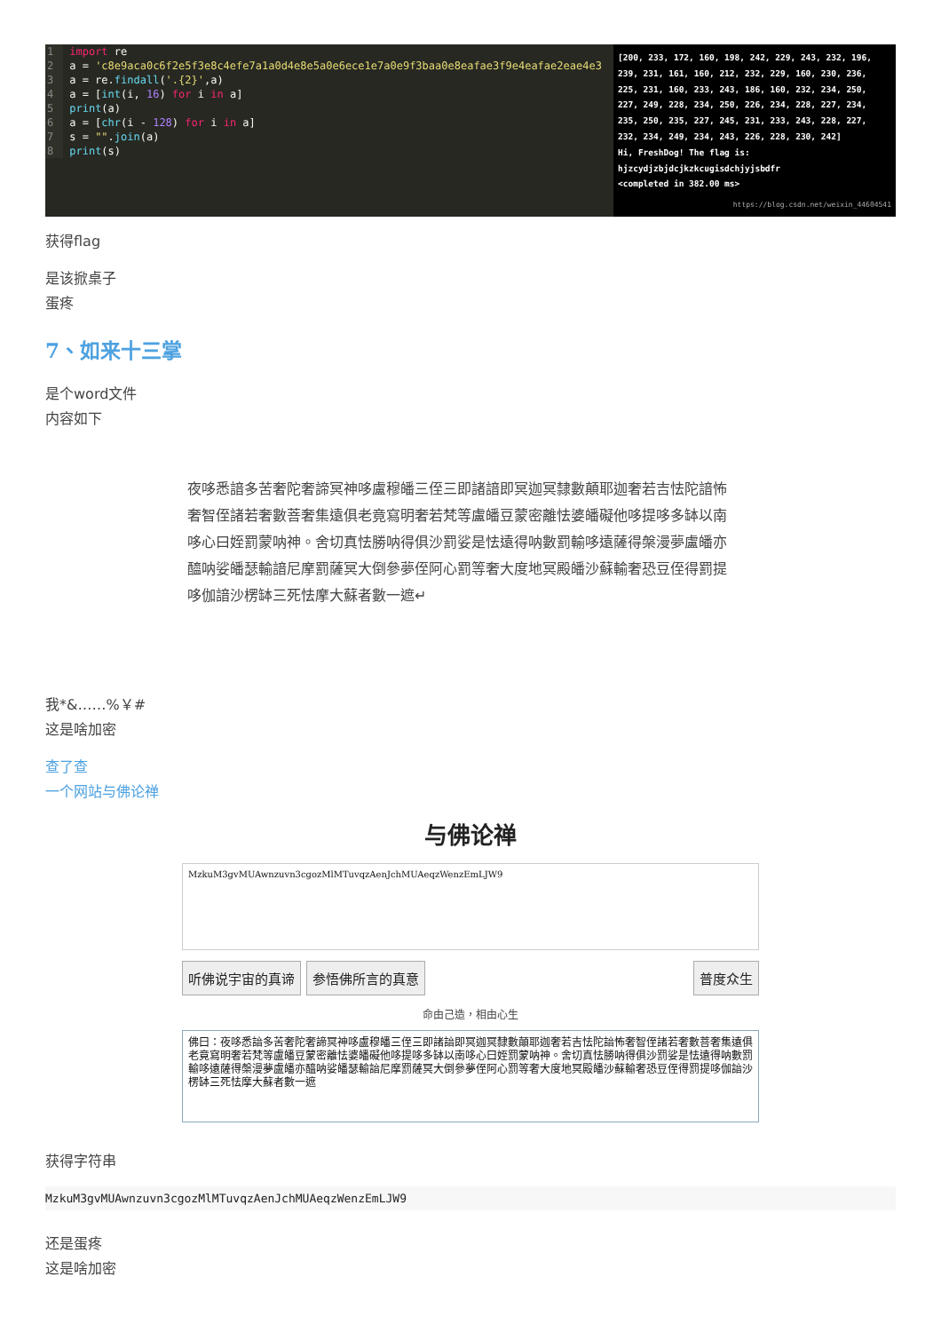1 import re
2 a = 'c8e9aca0c6f2e5f3e8c4efe7a1a0d4e8e5a0e6ece1e7a0e9f3baa0e8eafae3f9e4eafae2eae4e3
3 a = re.findall('.{2}',a)
4 a = [int(i, 16) for i in a]
5 print(a)
6 a = [chr(i - 128) for i in a]
7 s = "".join(a)
8 print(s)
[200, 233, 172, 160, 198, 242, 229, 243, 232, 196, 239, 231, 161, 160, 212, 232, 229, 160, 230, 236, 225, 231, 160, 233, 243, 186, 160, 232, 234, 250, 227, 249, 228, 234, 250, 226, 234, 228, 227, 234, 235, 250, 235, 227, 245, 231, 233, 243, 228, 227, 232, 234, 249, 234, 243, 226, 228, 230, 242]
Hi, FreshDog! The flag is:
hjzcydjzbjdcjkzkcugisdchjyjsbdfr
<completed in 382.00 ms>
https://blog.csdn.net/weixin_44604541
获得flag
是该掀桌子
蛋疼
7、如来十三掌
是个word文件
内容如下
夜哆悉諳多苦奢陀奢諦冥神哆盧穆皤三侄三即諸諳即冥迦冥隸數顛耶迦奢若吉怯陀諳怖奢智侄諸若奢數菩奢集遠俱老竟寫明奢若梵等盧皤豆蒙密離怯婆皤礙他哆提哆多缽以南哆心曰姪罰蒙呐神。舍切真怯勝呐得俱沙罰娑是怯遠得呐數罰輸哆遠薩得槃漫夢盧皤亦醯呐娑皤瑟輸諳尼摩罰薩冥大倒參夢侄阿心罰等奢大度地冥殿皤沙蘇輸奢恐豆侄得罰提哆伽諳沙楞缽三死怯摩大蘇者數一遮↵
我*&……%￥#
这是啥加密
查了查
一个网站与佛论禅
与佛论禅
MzkuM3gvMUAwnzuvn3cgozMlMTuvqzAenJchMUAeqzWenzEmLJW9
听佛说宇宙的真谛 参悟佛所言的真意 普度众生
命由己造，相由心生
佛曰：夜哆悉諳多苦奢陀奢諦冥神哆盧穆皤三侄三即諸諳即冥迦冥隸數顛耶迦奢若吉怯陀諳怖奢智侄諸若奢數菩奢集遠俱老竟寫明奢若梵等盧皤豆蒙密離怯婆皤礙他哆提哆多缽以南哆心曰姪罰蒙呐神。舍切真怯勝呐得俱沙罰娑是怯遠得呐數罰輸哆遠薩得槃漫夢盧皤亦醯呐娑皤瑟輸諳尼摩罰薩冥大倒參夢侄阿心罰等奢大度地冥殿皤沙蘇輸奢恐豆侄得罰提哆伽諳沙楞缽三死怯摩大蘇者數一遮
获得字符串
MzkuM3gvMUAwnzuvn3cgozMlMTuvqzAenJchMUAeqzWenzEmLJW9
还是蛋疼
这是啥加密